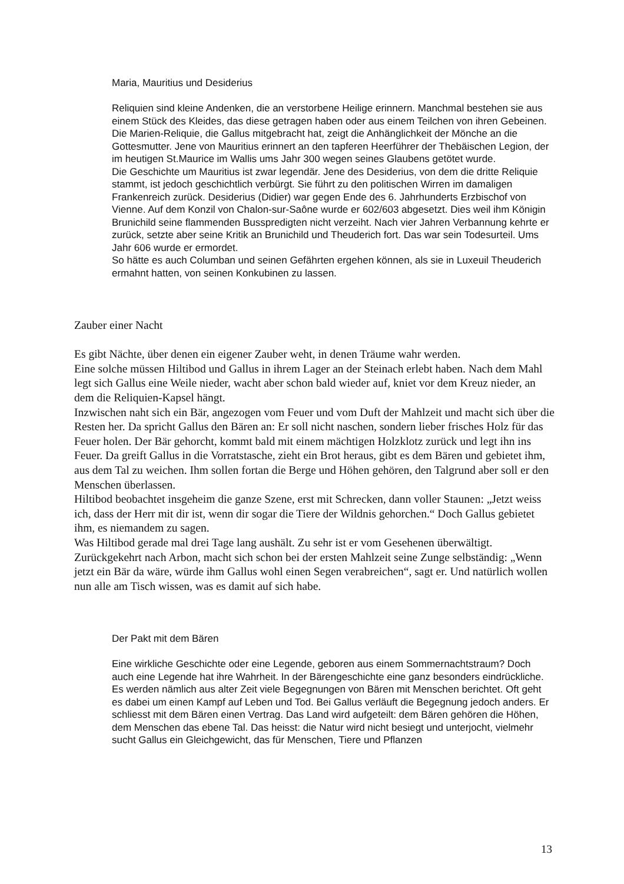Maria, Mauritius und Desiderius
Reliquien sind kleine Andenken, die an verstorbene Heilige erinnern. Manchmal bestehen sie aus einem Stück des Kleides, das diese getragen haben oder aus einem Teilchen von ihren Gebeinen. Die Marien-Reliquie, die Gallus mitgebracht hat, zeigt die Anhänglichkeit der Mönche an die Gottesmutter. Jene von Mauritius erinnert an den tapferen Heerführer der Thebäischen Legion, der im heutigen St.Maurice im Wallis ums Jahr 300 wegen seines Glaubens getötet wurde.
Die Geschichte um Mauritius ist zwar legendär. Jene des Desiderius, von dem die dritte Reliquie stammt, ist jedoch geschichtlich verbürgt. Sie führt zu den politischen Wirren im damaligen Frankenreich zurück. Desiderius (Didier) war gegen Ende des 6. Jahrhunderts Erzbischof von Vienne. Auf dem Konzil von Chalon-sur-Saône wurde er 602/603 abgesetzt. Dies weil ihm Königin Brunichild seine flammenden Busspredigten nicht verzeiht. Nach vier Jahren Verbannung kehrte er zurück, setzte aber seine Kritik an Brunichild und Theuderich fort. Das war sein Todesurteil. Ums Jahr 606 wurde er ermordet.
So hätte es auch Columban und seinen Gefährten ergehen können, als sie in Luxeuil Theuderich ermahnt hatten, von seinen Konkubinen zu lassen.
Zauber einer Nacht
Es gibt Nächte, über denen ein eigener Zauber weht, in denen Träume wahr werden.
Eine solche müssen Hiltibod und Gallus in ihrem Lager an der Steinach erlebt haben. Nach dem Mahl legt sich Gallus eine Weile nieder, wacht aber schon bald wieder auf, kniet vor dem Kreuz nieder, an dem die Reliquien-Kapsel hängt.
Inzwischen naht sich ein Bär, angezogen vom Feuer und vom Duft der Mahlzeit und macht sich über die Resten her. Da spricht Gallus den Bären an: Er soll nicht naschen, sondern lieber frisches Holz für das Feuer holen. Der Bär gehorcht, kommt bald mit einem mächtigen Holzklotz zurück und legt ihn ins Feuer. Da greift Gallus in die Vorratstasche, zieht ein Brot heraus, gibt es dem Bären und gebietet ihm, aus dem Tal zu weichen. Ihm sollen fortan die Berge und Höhen gehören, den Talgrund aber soll er den Menschen überlassen.
Hiltibod beobachtet insgeheim die ganze Szene, erst mit Schrecken, dann voller Staunen: „Jetzt weiss ich, dass der Herr mit dir ist, wenn dir sogar die Tiere der Wildnis gehorchen.“ Doch Gallus gebietet ihm, es niemandem zu sagen.
Was Hiltibod gerade mal drei Tage lang aushält. Zu sehr ist er vom Gesehenen überwältigt. Zurückgekehrt nach Arbon, macht sich schon bei der ersten Mahlzeit seine Zunge selbständig: „Wenn jetzt ein Bär da wäre, würde ihm Gallus wohl einen Segen verabreichen“, sagt er. Und natürlich wollen nun alle am Tisch wissen, was es damit auf sich habe.
Der Pakt mit dem Bären
Eine wirkliche Geschichte oder eine Legende, geboren aus einem Sommernachtstraum? Doch auch eine Legende hat ihre Wahrheit. In der Bärengeschichte eine ganz besonders eindrückliche.
Es werden nämlich aus alter Zeit viele Begegnungen von Bären mit Menschen berichtet. Oft geht es dabei um einen Kampf auf Leben und Tod. Bei Gallus verläuft die Begegnung jedoch anders. Er schliesst mit dem Bären einen Vertrag. Das Land wird aufgeteilt: dem Bären gehören die Höhen, dem Menschen das ebene Tal. Das heisst: die Natur wird nicht besiegt und unterjocht, vielmehr sucht Gallus ein Gleichgewicht, das für Menschen, Tiere und Pflanzen
13